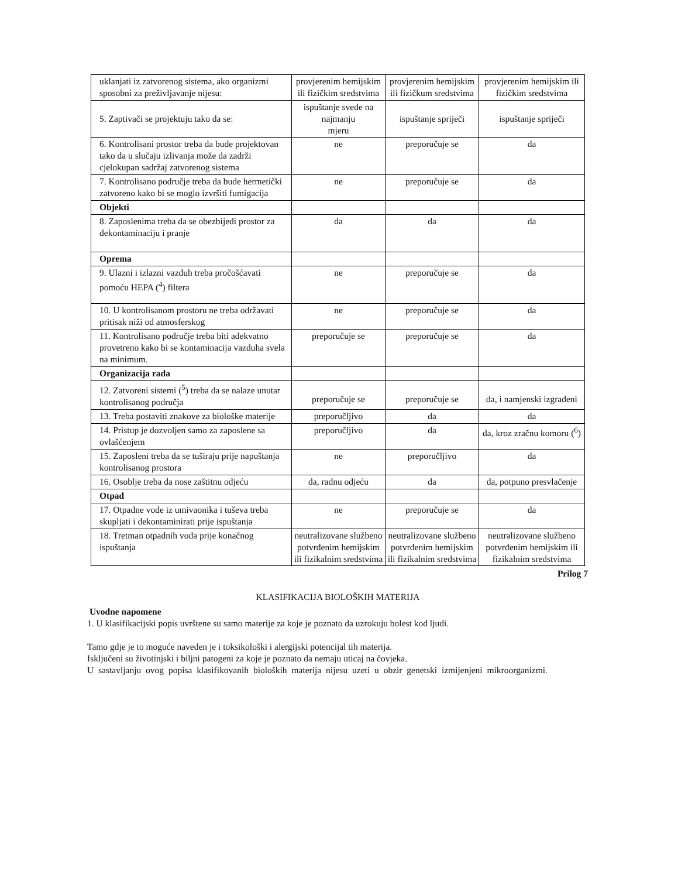| uklanjati iz zatvorenog sistema, ako organizmi sposobni za preživljavanje nijesu: | provjerenim hemijskim ili fizičkim sredstvima | provjerenim hemijskim ili fizičkum sredstvima | provjerenim hemijskim ili fizičkim sredstvima |
| 5. Zaptivači se projektuju tako da se: | ispuštanje svede na najmanju mjeru | ispuštanje spriječi | ispuštanje spriječi |
| 6. Kontrolisani prostor treba da bude projektovan tako da u slučaju izlivanja može da zadrži cjelokupan sadržaj zatvorenog sistema | ne | preporučuje se | da |
| 7. Kontrolisano područje treba da bude hermetički zatvoreno kako bi se moglo izvršiti fumigacija | ne | preporučuje se | da |
| Objekti | | | |
| 8. Zaposlenima treba da se obezbijedi prostor za dekontaminaciju i pranje | da | da | da |
| Oprema | | | |
| 9. Ulazni i izlazni vazduh treba pročošćavati pomoću HEPA (<sup>4</sup>) filtera | ne | preporučuje se | da |
| 10. U kontrolisanom prostoru ne treba održavati pritisak niži od atmosferskog | ne | preporučuje se | da |
| 11. Kontrolisano područje treba biti adekvatno provetreno kako bi se kontaminacija vazduha svela na minimum. | preporučuje se | preporučuje se | da |
| Organizacija rada | | | |
| 12. Zatvoreni sistemi (<sup>5</sup>) treba da se nalaze unutar kontrolisanog područja | preporučuje se | preporučuje se | da, i namjenski izgrađeni |
| 13. Treba postaviti znakove za biološke materije | preporučljivo | da | da |
| 14. Pristup je dozvoljen samo za zaposlene sa ovlašćenjem | preporučljivo | da | da, kroz zračnu komoru (<sup>6</sup>) |
| 15. Zaposleni treba da se tuširaju prije napuštanja kontrolisanog prostora | ne | preporučljivo | da |
| 16. Osoblje treba da nose zaštitnu odjeću | da, radnu odjeću | da | da, potpuno presvlačenje |
| Otpad | | | |
| 17. Otpadne vode iz umivaonika i tuševa treba skupljati i dekontaminirati prije ispuštanja | ne | preporučuje se | da |
| 18. Tretman otpadnih voda prije konačnog ispuštanja | neutralizovane službeno potvrđenim hemijskim ili fizikalnim sredstvima | neutralizovane službeno potvrđenim hemijskim ili fizikalnim sredstvima | neutralizovane službeno potvrđenim hemijskim ili fizikalnim sredstvima |
Prilog 7
KLASIFIKACIJA BIOLOŠKIH MATERIJA
Uvodne napomene
1. U klasifikacijski popis uvrštene su samo materije za koje je poznato da uzrokuju bolest kod ljudi.
Tamo gdje je to moguće naveden je i toksikološki i alergijski potencijal tih materija.
Isključeni su životinjski i biljni patogeni za koje je poznato da nemaju uticaj na čovjeka.
U sastavljanju ovog popisa klasifikovanih bioloških materija nijesu uzeti u obzir genetski izmijenjeni mikroorganizmi.